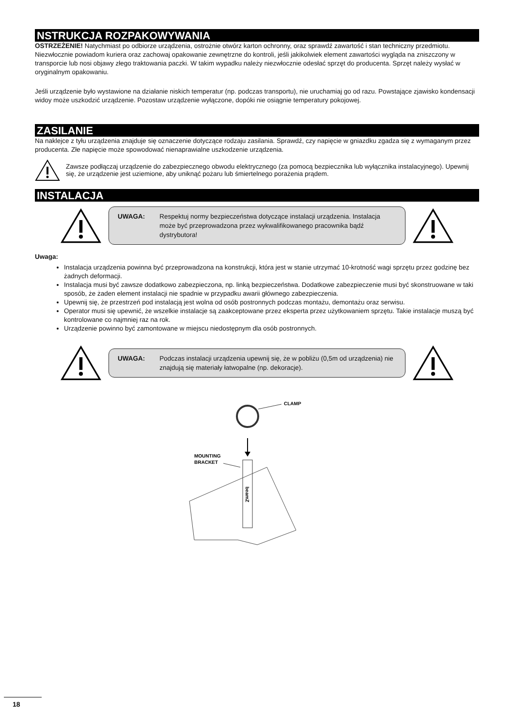NSTRUKCJA ROZPAKOWYWANIA
OSTRZEŻENIE! Natychmiast po odbiorze urządzenia, ostrożnie otwórz karton ochronny, oraz sprawdź zawartość i stan techniczny przedmiotu. Niezwłocznie powiadom kuriera oraz zachowaj opakowanie zewnętrzne do kontroli, jeśli jakikolwiek element zawartości wygląda na zniszczony w transporcie lub nosi objawy złego traktowania paczki. W takim wypadku należy niezwłocznie odesłać sprzęt do producenta. Sprzęt należy wysłać w oryginalnym opakowaniu.
Jeśli urządzenie było wystawione na działanie niskich temperatur (np. podczas transportu), nie uruchamiaj go od razu. Powstające zjawisko kondensacji widoy może uszkodzić urządzenie. Pozostaw urządzenie wyłączone, dopóki nie osiągnie temperatury pokojowej.
ZASILANIE
Na naklejce z tyłu urządzenia znajduje się oznaczenie dotyczące rodzaju zasilania. Sprawdź, czy napięcie w gniazdku zgadza się z wymaganym przez producenta. Złe napięcie może spowodować nienaprawialne uszkodzenie urządzenia.
Zawsze podłączaj urządzenie do zabezpiecznego obwodu elektrycznego (za pomocą bezpiecznika lub wyłącznika instalacyjnego). Upewnij się, że urządzenie jest uziemione, aby uniknąć pożaru lub śmiertelnego porażenia prądem.
INSTALACJA
UWAGA: Respektuj normy bezpieczeństwa dotyczące instalacji urządzenia. Instalacja może być przeprowadzona przez wykwalifikowanego pracownika bądź dystrybutora!
Uwaga:
Instalacja urządzenia powinna być przeprowadzona na konstrukcji, która jest w stanie utrzymać 10-krotność wagi sprzętu przez godzinę bez żadnych deformacji.
Instalacja musi być zawsze dodatkowo zabezpieczona, np. linką bezpieczeństwa. Dodatkowe zabezpieczenie musi być skonstruowane w taki sposób, że żaden element instalacji nie spadnie w przypadku awarii głównego zabezpieczenia.
Upewnij się, że przestrzeń pod instalacją jest wolna od osób postronnych podczas montażu, demontażu oraz serwisu.
Operator musi się upewnić, że wszelkie instalacje są zaakceptowane przez eksperta przez użytkowaniem sprzętu. Takie instalacje muszą być kontrolowane co najmniej raz na rok.
Urządzenie powinno być zamontowane w miejscu niedostępnym dla osób postronnych.
UWAGA: Podczas instalacji urządzenia upewnij się, że w pobliżu (0,5m od urządzenia) nie znajdują się materiały łatwopalne (np. dekoracje).
CLAMP
MOUNTING
BRACKET
beamZ
18